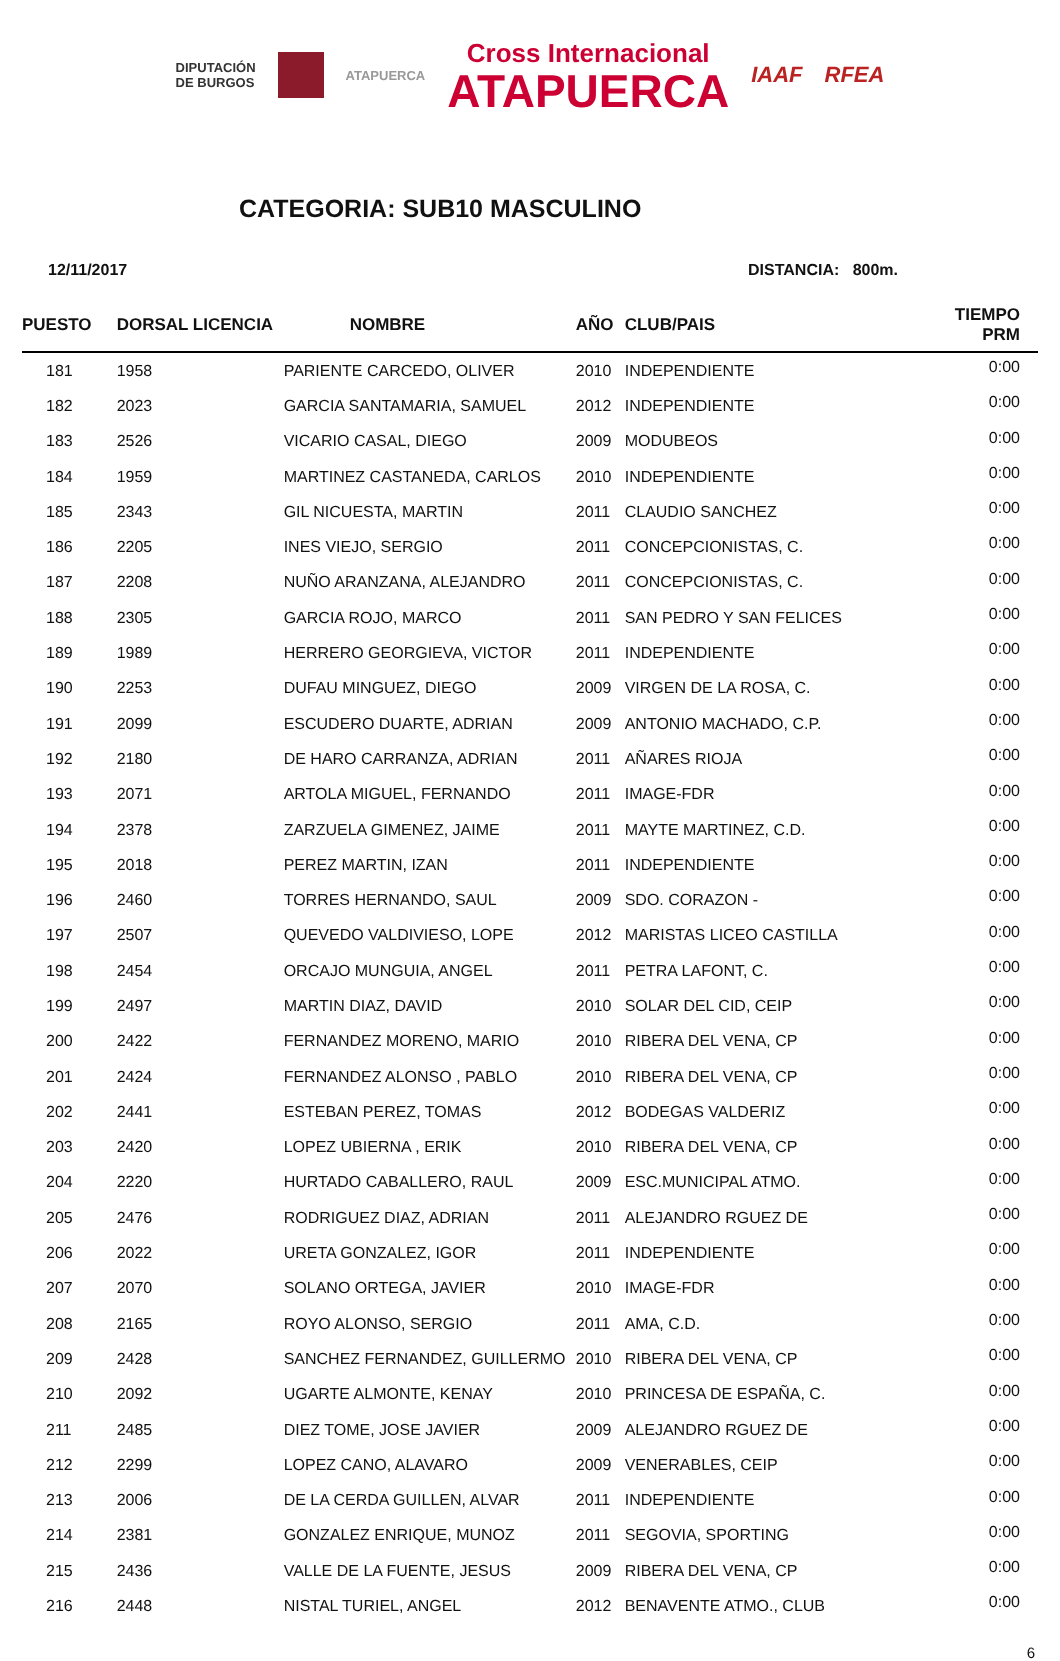DIPUTACIÓN
DE BURGOS
ATAPUERCA
Cross Internacional
ATAPUERCA
IAAF RFEA
CATEGORIA: SUB10 MASCULINO
12/11/2017 DISTANCIA: 800m.
| PUESTO | DORSAL LICENCIA | NOMBRE | AÑO | CLUB/PAIS | TIEMPO PRM |
| --- | --- | --- | --- | --- | --- |
| 181 | 1958 | PARIENTE CARCEDO, OLIVER | 2010 | INDEPENDIENTE | 0:00 |
| 182 | 2023 | GARCIA SANTAMARIA, SAMUEL | 2012 | INDEPENDIENTE | 0:00 |
| 183 | 2526 | VICARIO CASAL, DIEGO | 2009 | MODUBEOS | 0:00 |
| 184 | 1959 | MARTINEZ CASTANEDA, CARLOS | 2010 | INDEPENDIENTE | 0:00 |
| 185 | 2343 | GIL NICUESTA, MARTIN | 2011 | CLAUDIO SANCHEZ | 0:00 |
| 186 | 2205 | INES VIEJO, SERGIO | 2011 | CONCEPCIONISTAS, C. | 0:00 |
| 187 | 2208 | NUÑO ARANZANA, ALEJANDRO | 2011 | CONCEPCIONISTAS, C. | 0:00 |
| 188 | 2305 | GARCIA ROJO, MARCO | 2011 | SAN PEDRO Y SAN FELICES | 0:00 |
| 189 | 1989 | HERRERO GEORGIEVA, VICTOR | 2011 | INDEPENDIENTE | 0:00 |
| 190 | 2253 | DUFAU MINGUEZ, DIEGO | 2009 | VIRGEN DE LA ROSA, C. | 0:00 |
| 191 | 2099 | ESCUDERO DUARTE, ADRIAN | 2009 | ANTONIO MACHADO, C.P. | 0:00 |
| 192 | 2180 | DE HARO CARRANZA, ADRIAN | 2011 | AÑARES RIOJA | 0:00 |
| 193 | 2071 | ARTOLA MIGUEL, FERNANDO | 2011 | IMAGE-FDR | 0:00 |
| 194 | 2378 | ZARZUELA GIMENEZ, JAIME | 2011 | MAYTE MARTINEZ, C.D. | 0:00 |
| 195 | 2018 | PEREZ MARTIN, IZAN | 2011 | INDEPENDIENTE | 0:00 |
| 196 | 2460 | TORRES HERNANDO, SAUL | 2009 | SDO. CORAZON - | 0:00 |
| 197 | 2507 | QUEVEDO VALDIVIESO, LOPE | 2012 | MARISTAS LICEO CASTILLA | 0:00 |
| 198 | 2454 | ORCAJO MUNGUIA, ANGEL | 2011 | PETRA LAFONT, C. | 0:00 |
| 199 | 2497 | MARTIN DIAZ, DAVID | 2010 | SOLAR DEL CID, CEIP | 0:00 |
| 200 | 2422 | FERNANDEZ MORENO, MARIO | 2010 | RIBERA DEL VENA, CP | 0:00 |
| 201 | 2424 | FERNANDEZ ALONSO , PABLO | 2010 | RIBERA DEL VENA, CP | 0:00 |
| 202 | 2441 | ESTEBAN PEREZ, TOMAS | 2012 | BODEGAS VALDERIZ | 0:00 |
| 203 | 2420 | LOPEZ UBIERNA , ERIK | 2010 | RIBERA DEL VENA, CP | 0:00 |
| 204 | 2220 | HURTADO CABALLERO, RAUL | 2009 | ESC.MUNICIPAL ATMO. | 0:00 |
| 205 | 2476 | RODRIGUEZ DIAZ, ADRIAN | 2011 | ALEJANDRO RGUEZ DE | 0:00 |
| 206 | 2022 | URETA GONZALEZ, IGOR | 2011 | INDEPENDIENTE | 0:00 |
| 207 | 2070 | SOLANO ORTEGA, JAVIER | 2010 | IMAGE-FDR | 0:00 |
| 208 | 2165 | ROYO ALONSO, SERGIO | 2011 | AMA, C.D. | 0:00 |
| 209 | 2428 | SANCHEZ FERNANDEZ, GUILLERMO | 2010 | RIBERA DEL VENA, CP | 0:00 |
| 210 | 2092 | UGARTE ALMONTE, KENAY | 2010 | PRINCESA DE ESPAÑA, C. | 0:00 |
| 211 | 2485 | DIEZ TOME, JOSE JAVIER | 2009 | ALEJANDRO RGUEZ DE | 0:00 |
| 212 | 2299 | LOPEZ CANO, ALAVARO | 2009 | VENERABLES, CEIP | 0:00 |
| 213 | 2006 | DE LA CERDA GUILLEN, ALVAR | 2011 | INDEPENDIENTE | 0:00 |
| 214 | 2381 | GONZALEZ ENRIQUE, MUNOZ | 2011 | SEGOVIA, SPORTING | 0:00 |
| 215 | 2436 | VALLE DE LA FUENTE, JESUS | 2009 | RIBERA DEL VENA, CP | 0:00 |
| 216 | 2448 | NISTAL TURIEL, ANGEL | 2012 | BENAVENTE ATMO., CLUB | 0:00 |
6